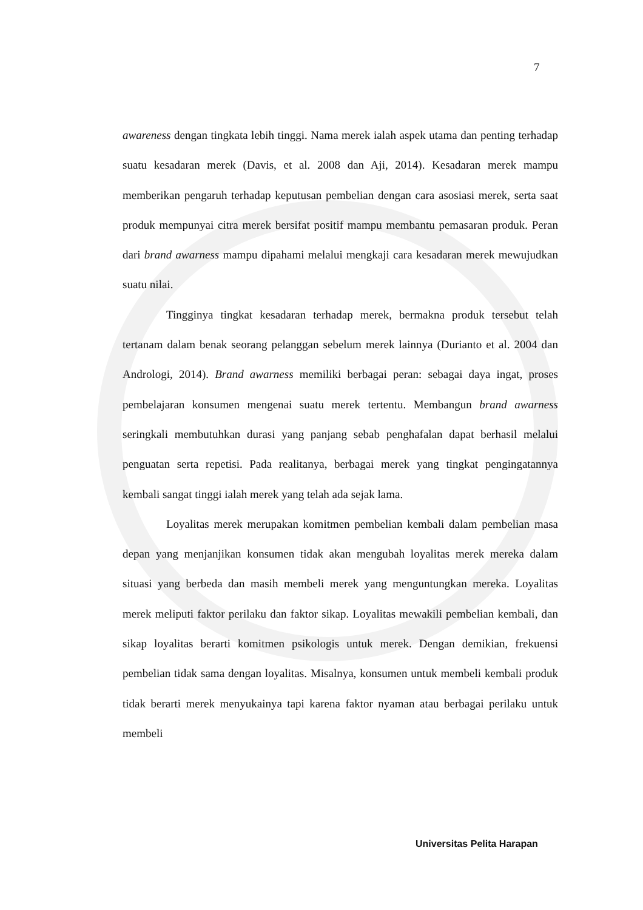7
awareness dengan tingkata lebih tinggi. Nama merek ialah aspek utama dan penting terhadap suatu kesadaran merek (Davis, et al. 2008 dan Aji, 2014). Kesadaran merek mampu memberikan pengaruh terhadap keputusan pembelian dengan cara asosiasi merek, serta saat produk mempunyai citra merek bersifat positif mampu membantu pemasaran produk. Peran dari brand awarness mampu dipahami melalui mengkaji cara kesadaran merek mewujudkan suatu nilai.
Tingginya tingkat kesadaran terhadap merek, bermakna produk tersebut telah tertanam dalam benak seorang pelanggan sebelum merek lainnya (Durianto et al. 2004 dan Andrologi, 2014). Brand awarness memiliki berbagai peran: sebagai daya ingat, proses pembelajaran konsumen mengenai suatu merek tertentu. Membangun brand awarness seringkali membutuhkan durasi yang panjang sebab penghafalan dapat berhasil melalui penguatan serta repetisi. Pada realitanya, berbagai merek yang tingkat pengingatannya kembali sangat tinggi ialah merek yang telah ada sejak lama.
Loyalitas merek merupakan komitmen pembelian kembali dalam pembelian masa depan yang menjanjikan konsumen tidak akan mengubah loyalitas merek mereka dalam situasi yang berbeda dan masih membeli merek yang menguntungkan mereka. Loyalitas merek meliputi faktor perilaku dan faktor sikap. Loyalitas mewakili pembelian kembali, dan sikap loyalitas berarti komitmen psikologis untuk merek. Dengan demikian, frekuensi pembelian tidak sama dengan loyalitas. Misalnya, konsumen untuk membeli kembali produk tidak berarti merek menyukainya tapi karena faktor nyaman atau berbagai perilaku untuk membeli
Universitas Pelita Harapan